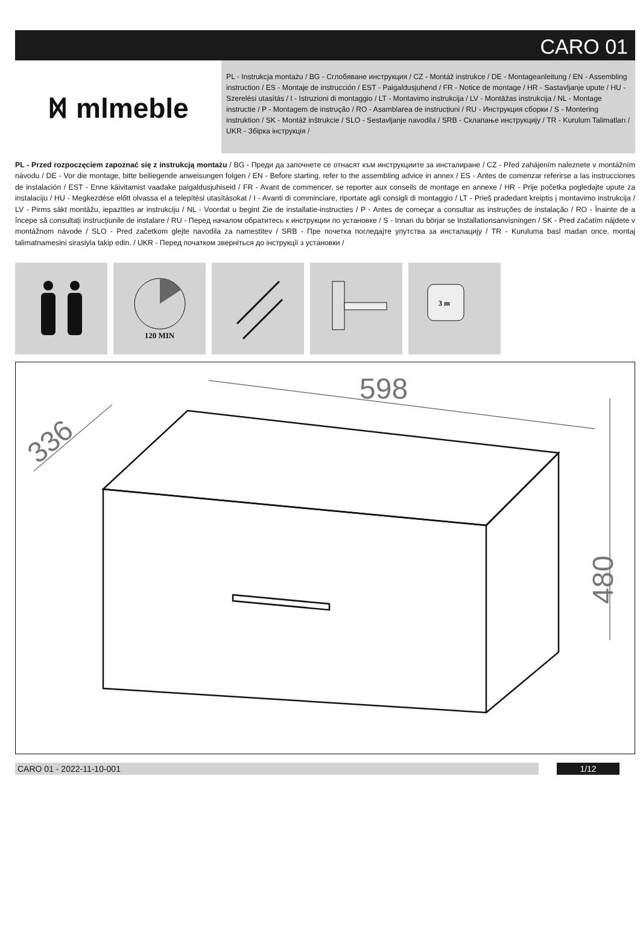CARO 01
ᛞ mlmeble
PL - Instrukcja montażu / BG - Сглобяване инструкция / CZ - Montáž instrukce / DE - Montageanleitung / EN - Assembling instruction / ES - Montaje de instrucción / EST - Paigaldusjuhend / FR - Notice de montage / HR - Sastavljanje upute / HU - Szerelési utasítás / I - Istruzioni di montaggio / LT - Montavimo instrukcija / LV - Montāžas instrukcija / NL - Montage instructie / P - Montagem de instrução / RO - Asamblarea de instrucțiuni / RU - Инструкция сборки / S - Montering instruktion / SK - Montáž inštrukcie / SLO - Sestavljanje navodila / SRB - Склапање инструкцију / TR - Kurulum Talimatları / UKR - Збірка інструкція /
PL - Przed rozpoczęciem zapoznać się z instrukcją montażu / BG - Преди да започнете се отнасят към инструкциите за инсталиране / CZ - Před zahájením naleznete v montážním návodu / DE - Vor die montage, bitte beiliegende anweisungen folgen / EN - Before starting, refer to the assembling advice in annex / ES - Antes de comenzar referirse a las instrucciones de instalación / EST - Enne käivitamist vaadake paigaldusjuhiseid / FR - Avant de commencer, se reporter aux conseils de montage en annexe / HR - Prije početka pogledajte upute za instalaciju / HU - Megkezdése előtt olvassa el a telepítési utasításokat / I - Avanti di comminciare, riportate agli consigli di montaggio / LT - Prieš pradedant kreiptis į montavimo instrukcija / LV - Pirms sākt montāžu, iepazīties ar instrukciju / NL - Voordat u begint Zie de installatie-instructies / P - Antes de começar a consultar as instruções de instalação / RO - Înainte de a începe să consultați instrucțiunile de instalare / RU - Перед началом обратитесь к инструкции по установке / S - Innan du börjar se Installationsanvisningen / SK - Pred začatím nájdete v montážnom návode / SLO - Pred začetkom glejte navodila za namestitev / SRB - Пре почетка погледајте упутства за инсталацију / TR - Kuruluma basl madan once, montaj talimatnamesini sirasiyla takip edin. / UKR - Перед початком зверніться до інструкції з установки /
120 MIN
3 m
598
336
480
CARO 01 - 2022-11-10-001 1/12